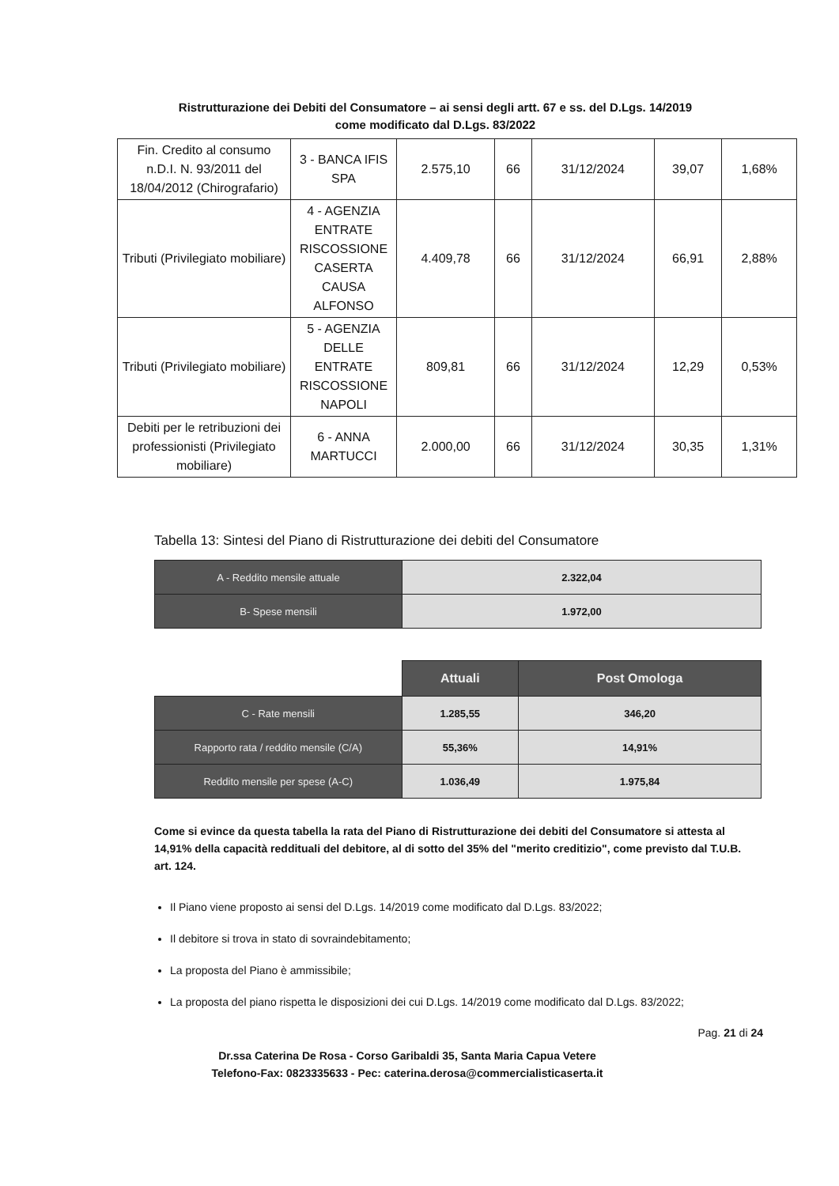Ristrutturazione dei Debiti del Consumatore – ai sensi degli artt. 67 e ss. del D.Lgs. 14/2019
come modificato dal D.Lgs. 83/2022
| Fin. Credito al consumo n.D.I. N. 93/2011 del 18/04/2012 (Chirografario) | 3 - BANCA IFIS SPA | 2.575,10 | 66 | 31/12/2024 | 39,07 | 1,68% |
| Tributi (Privilegiato mobiliare) | 4 - AGENZIA ENTRATE RISCOSSIONE CASERTA CAUSA ALFONSO | 4.409,78 | 66 | 31/12/2024 | 66,91 | 2,88% |
| Tributi (Privilegiato mobiliare) | 5 - AGENZIA DELLE ENTRATE RISCOSSIONE NAPOLI | 809,81 | 66 | 31/12/2024 | 12,29 | 0,53% |
| Debiti per le retribuzioni dei professionisti (Privilegiato mobiliare) | 6 - ANNA MARTUCCI | 2.000,00 | 66 | 31/12/2024 | 30,35 | 1,31% |
Tabella 13: Sintesi del Piano di Ristrutturazione dei debiti del Consumatore
| A - Reddito mensile attuale | 2.322,04 |
| B- Spese mensili | 1.972,00 |
| | Attuali | Post Omologa |
| C - Rate mensili | 1.285,55 | 346,20 |
| Rapporto rata / reddito mensile (C/A) | 55,36% | 14,91% |
| Reddito mensile per spese (A-C) | 1.036,49 | 1.975,84 |
Come si evince da questa tabella la rata del Piano di Ristrutturazione dei debiti del Consumatore si attesta al 14,91% della capacità reddituali del debitore, al di sotto del 35% del "merito creditizio", come previsto dal T.U.B. art. 124.
Il Piano viene proposto ai sensi del D.Lgs. 14/2019 come modificato dal D.Lgs. 83/2022;
Il debitore si trova in stato di sovraindebitamento;
La proposta del Piano è ammissibile;
La proposta del piano rispetta le disposizioni dei cui D.Lgs. 14/2019 come modificato dal D.Lgs. 83/2022;
Pag. 21 di 24
Dr.ssa Caterina De Rosa - Corso Garibaldi 35, Santa Maria Capua Vetere
Telefono-Fax: 0823335633 - Pec: caterina.derosa@commercialisticaserta.it